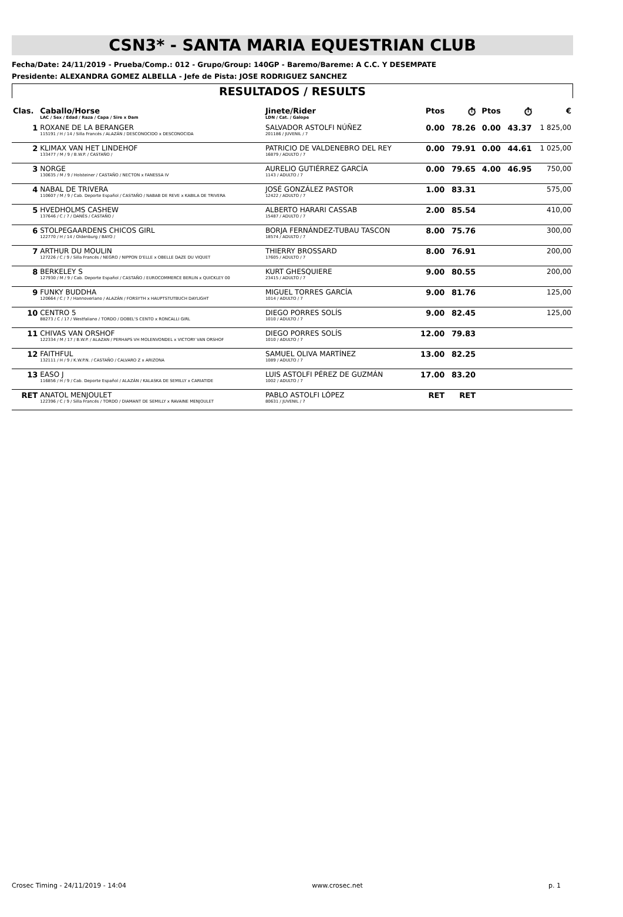CSN3* - SANTA MARIA EQUESTRIAN CLUB
Fecha/Date: 24/11/2019 - Prueba/Comp.: 012 - Grupo/Group: 140GP - Baremo/Bareme: A C.C. Y DESEMPATE
Presidente: ALEXANDRA GOMEZ ALBELLA - Jefe de Pista: JOSE RODRIGUEZ SANCHEZ
RESULTADOS / RESULTS
| Clas. | Caballo/Horse LAC / Sex / Edad / Raza / Capa / Sire x Dam | Jinete/Rider LDN / Cat. / Galope | Ptos | ⏱ | Ptos | ⏱ | € |
| --- | --- | --- | --- | --- | --- | --- | --- |
| 1 | ROXANE DE LA BERANGER 115191 / H / 14 / Silla Francés / ALAZÁN / DESCONOCIDO x DESCONOCIDA | SALVADOR ASTOLFI NÚÑEZ 201186 / JUVENIL / 7 | 0.00 | 78.26 | 0.00 | 43.37 | 1 825,00 |
| 2 | KLIMAX VAN HET LINDEHOF 133477 / M / 9 / B.W.P. / CASTAÑO / | PATRICIO DE VALDENEBRO DEL REY 16879 / ADULTO / 7 | 0.00 | 79.91 | 0.00 | 44.61 | 1 025,00 |
| 3 | NORGE 130635 / M / 9 / Holsteiner / CASTAÑO / NECTON x FANESSA IV | AURELIO GUTIÉRREZ GARCÍA 1143 / ADULTO / 7 | 0.00 | 79.65 | 4.00 | 46.95 | 750,00 |
| 4 | NABAL DE TRIVERA 110607 / M / 9 / Cab. Deporte Español / CASTAÑO / NABAB DE REVE x KABILA DE TRIVERA | JOSÉ GONZÁLEZ PASTOR 12422 / ADULTO / 7 | 1.00 | 83.31 | | | 575,00 |
| 5 | HVEDHOLMS CASHEW 137646 / C / 7 / DANÉS / CASTAÑO / | ALBERTO HARARI CASSAB 15487 / ADULTO / 7 | 2.00 | 85.54 | | | 410,00 |
| 6 | STOLPEGAARDENS CHICOS GIRL 122770 / H / 14 / Oldenburg / BAYO / | BORJA FERNÁNDEZ-TUBAU TASCON 18574 / ADULTO / 7 | 8.00 | 75.76 | | | 300,00 |
| 7 | ARTHUR DU MOULIN 127226 / C / 9 / Silla Francés / NEGRO / NIPPON D'ELLE x OBELLE DAZE DU VIQUET | THIERRY BROSSARD 17605 / ADULTO / 7 | 8.00 | 76.91 | | | 200,00 |
| 8 | BERKELEY S 127930 / M / 9 / Cab. Deporte Español / CASTAÑO / EUROCOMMERCE BERLIN x QUICKLEY 00 | KURT GHESQUIERE 23415 / ADULTO / 7 | 9.00 | 80.55 | | | 200,00 |
| 9 | FUNKY BUDDHA 120664 / C / 7 / Hannoveriano / ALAZÁN / FORSYTH x HAUPTSTUTBUCH DAYLIGHT | MIGUEL TORRES GARCÍA 1014 / ADULTO / 7 | 9.00 | 81.76 | | | 125,00 |
| 10 | CENTRO 5 88273 / C / 17 / Westfaliano / TORDO / DOBEL'S CENTO x RONCALLI GIRL | DIEGO PORRES SOLÍS 1010 / ADULTO / 7 | 9.00 | 82.45 | | | 125,00 |
| 11 | CHIVAS VAN ORSHOF 122334 / M / 17 / B.W.P. / ALAZAN / PERHAPS VH MOLENVONDEL x VICTORY VAN ORSHOF | DIEGO PORRES SOLÍS 1010 / ADULTO / 7 | 12.00 | 79.83 | | | |
| 12 | FAITHFUL 132111 / H / 9 / K.W.P.N. / CASTAÑO / CALVARO Z x ARIZONA | SAMUEL OLIVA MARTÍNEZ 1089 / ADULTO / 7 | 13.00 | 82.25 | | | |
| 13 | EASO J 116856 / H / 9 / Cab. Deporte Español / ALAZÁN / KALASKA DE SEMILLY x CARIATIDE | LUIS ASTOLFI PÉREZ DE GUZMÁN 1002 / ADULTO / 7 | 17.00 | 83.20 | | | |
| RET | ANATOL MENJOULET 122396 / C / 9 / Silla Francés / TORDO / DIAMANT DE SEMILLY x RAVAINE MENJOULET | PABLO ASTOLFI LÓPEZ 80631 / JUVENIL / 7 | RET | RET | | | |
Crosec Timing - 24/11/2019 - 14:04 www.crosec.net p. 1